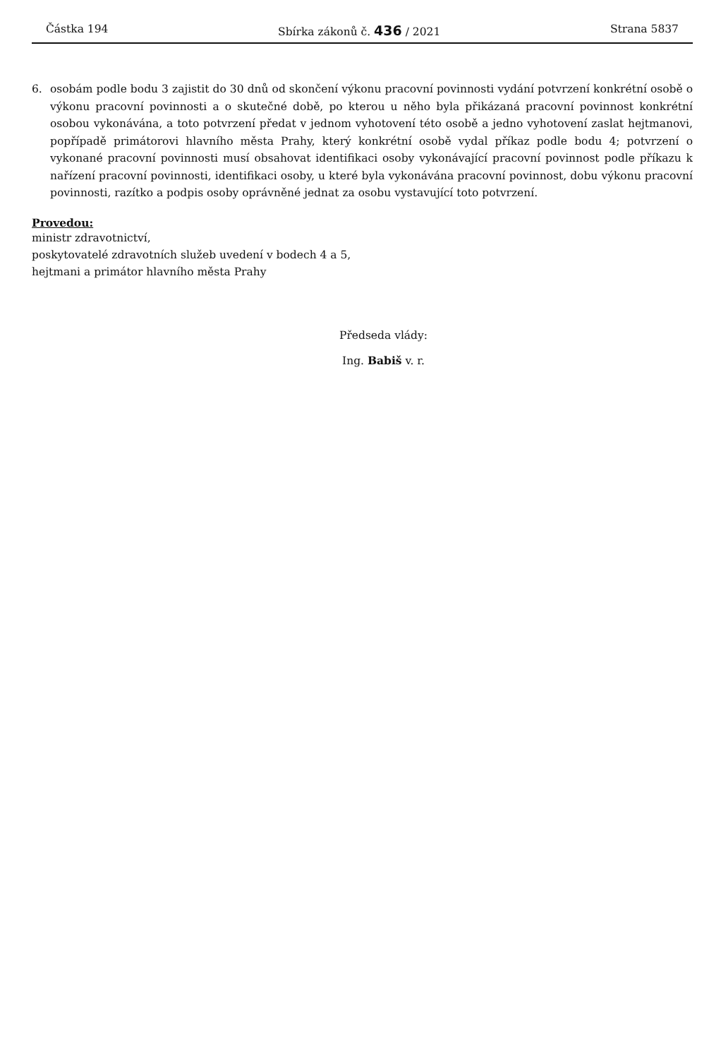Částka 194 Sbírka zákonů č. 436 / 2021 Strana 5837
6. osobám podle bodu 3 zajistit do 30 dnů od skončení výkonu pracovní povinnosti vydání potvrzení konkrétní osobě o výkonu pracovní povinnosti a o skutečné době, po kterou u něho byla přikázaná pracovní povinnost konkrétní osobou vykonávána, a toto potvrzení předat v jednom vyhotovení této osobě a jedno vyhotovení zaslat hejtmanovi, popřípadě primátorovi hlavního města Prahy, který konkrétní osobě vydal příkaz podle bodu 4; potvrzení o vykonané pracovní povinnosti musí obsahovat identifikaci osoby vykonávající pracovní povinnost podle příkazu k nařízení pracovní povinnosti, identifikaci osoby, u které byla vykonávána pracovní povinnost, dobu výkonu pracovní povinnosti, razítko a podpis osoby oprávněné jednat za osobu vystavující toto potvrzení.
Provedou:
ministr zdravotnictví,
poskytovatelé zdravotních služeb uvedení v bodech 4 a 5,
hejtmani a primátor hlavního města Prahy
Předseda vlády:
Ing. Babiš v. r.